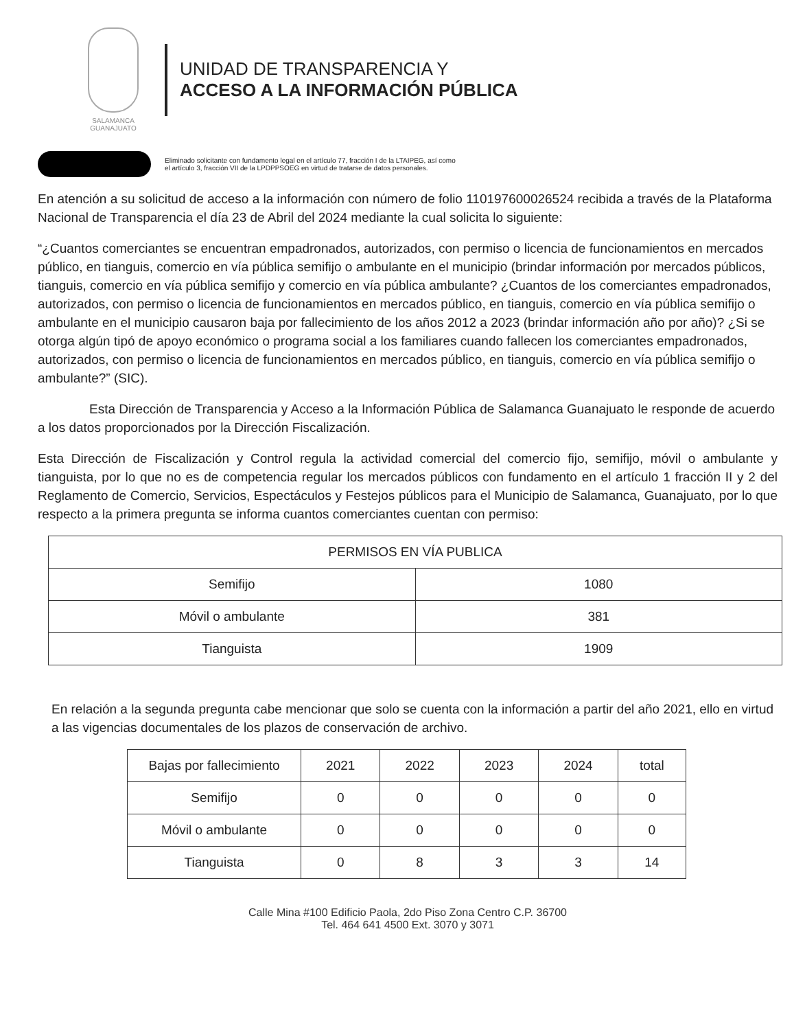SALAMANCA
GUANAJUATO
UNIDAD DE TRANSPARENCIA Y
ACCESO A LA INFORMACIÓN PÚBLICA
Eliminado solicitante con fundamento legal en el artículo 77, fracción I de la LTAIPEG, así como
el artículo 3, fracción VII de la LPDPPSOEG en virtud de tratarse de datos personales.
En atención a su solicitud de acceso a la información con número de folio 110197600026524 recibida a través de la Plataforma Nacional de Transparencia el día 23 de Abril del 2024 mediante la cual solicita lo siguiente:
“¿Cuantos comerciantes se encuentran empadronados, autorizados, con permiso o licencia de funcionamientos en mercados público, en tianguis, comercio en vía pública semifijo o ambulante en el municipio (brindar información por mercados públicos, tianguis, comercio en vía pública semifijo y comercio en vía pública ambulante? ¿Cuantos de los comerciantes empadronados, autorizados, con permiso o licencia de funcionamientos en mercados público, en tianguis, comercio en vía pública semifijo o ambulante en el municipio causaron baja por fallecimiento de los años 2012 a 2023 (brindar información año por año)? ¿Si se otorga algún tipó de apoyo económico o programa social a los familiares cuando fallecen los comerciantes empadronados, autorizados, con permiso o licencia de funcionamientos en mercados público, en tianguis, comercio en vía pública semifijo o ambulante?” (SIC).
Esta Dirección de Transparencia y Acceso a la Información Pública de Salamanca Guanajuato le responde de acuerdo a los datos proporcionados por la Dirección Fiscalización.
Esta Dirección de Fiscalización y Control regula la actividad comercial del comercio fijo, semifijo, móvil o ambulante y tianguista, por lo que no es de competencia regular los mercados públicos con fundamento en el artículo 1 fracción II y 2 del Reglamento de Comercio, Servicios, Espectáculos y Festejos públicos para el Municipio de Salamanca, Guanajuato, por lo que respecto a la primera pregunta se informa cuantos comerciantes cuentan con permiso:
| PERMISOS EN VÍA PUBLICA | |
| --- | --- |
| Semifijo | 1080 |
| Móvil o ambulante | 381 |
| Tianguista | 1909 |
En relación a la segunda pregunta cabe mencionar que solo se cuenta con la información a partir del año 2021, ello en virtud a las vigencias documentales de los plazos de conservación de archivo.
| Bajas por fallecimiento | 2021 | 2022 | 2023 | 2024 | total |
| --- | --- | --- | --- | --- | --- |
| Semifijo | 0 | 0 | 0 | 0 | 0 |
| Móvil o ambulante | 0 | 0 | 0 | 0 | 0 |
| Tianguista | 0 | 8 | 3 | 3 | 14 |
Calle Mina #100 Edificio Paola, 2do Piso Zona Centro C.P. 36700
Tel. 464 641 4500 Ext. 3070 y 3071